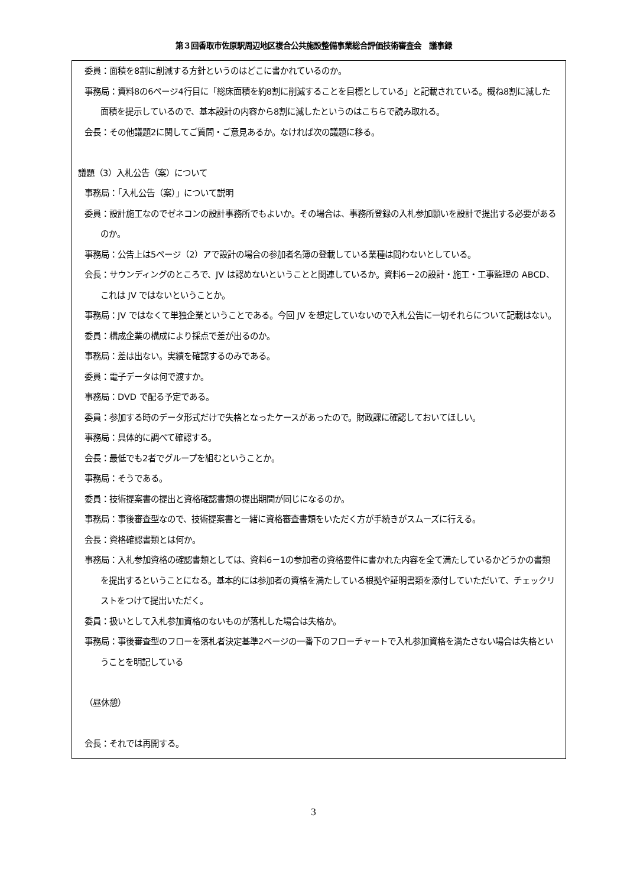第３回香取市佐原駅周辺地区複合公共施設整備事業総合評価技術審査会　議事録
委員：面積を8割に削減する方針というのはどこに書かれているのか。
事務局：資料8の6ページ4行目に「総床面積を約8割に削減することを目標としている」と記載されている。概ね8割に減した面積を提示しているので、基本設計の内容から8割に減したというのはこちらで読み取れる。
会長：その他議題2に関してご質問・ご意見あるか。なければ次の議題に移る。
議題（3）入札公告（案）について
事務局：「入札公告（案）」について説明
委員：設計施工なのでゼネコンの設計事務所でもよいか。その場合は、事務所登録の入札参加願いを設計で提出する必要があるのか。
事務局：公告上は5ページ（2）アで設計の場合の参加者名簿の登載している業種は問わないとしている。
会長：サウンディングのところで、JV は認めないということと関連しているか。資料6－2の設計・施工・工事監理の ABCD、これは JV ではないということか。
事務局：JV ではなくて単独企業ということである。今回 JV を想定していないので入札公告に一切それらについて記載はない。
委員：構成企業の構成により採点で差が出るのか。
事務局：差は出ない。実績を確認するのみである。
委員：電子データは何で渡すか。
事務局：DVD で配る予定である。
委員：参加する時のデータ形式だけで失格となったケースがあったので。財政課に確認しておいてほしい。
事務局：具体的に調べて確認する。
会長：最低でも2者でグループを組むということか。
事務局：そうである。
委員：技術提案書の提出と資格確認書類の提出期間が同じになるのか。
事務局：事後審査型なので、技術提案書と一緒に資格審査書類をいただく方が手続きがスムーズに行える。
会長：資格確認書類とは何か。
事務局：入札参加資格の確認書類としては、資料6－1の参加者の資格要件に書かれた内容を全て満たしているかどうかの書類を提出するということになる。基本的には参加者の資格を満たしている根拠や証明書類を添付していただいて、チェックリストをつけて提出いただく。
委員：扱いとして入札参加資格のないものが落札した場合は失格か。
事務局：事後審査型のフローを落札者決定基準2ページの一番下のフローチャートで入札参加資格を満たさない場合は失格ということを明記している
（昼休憩）
会長：それでは再開する。
3